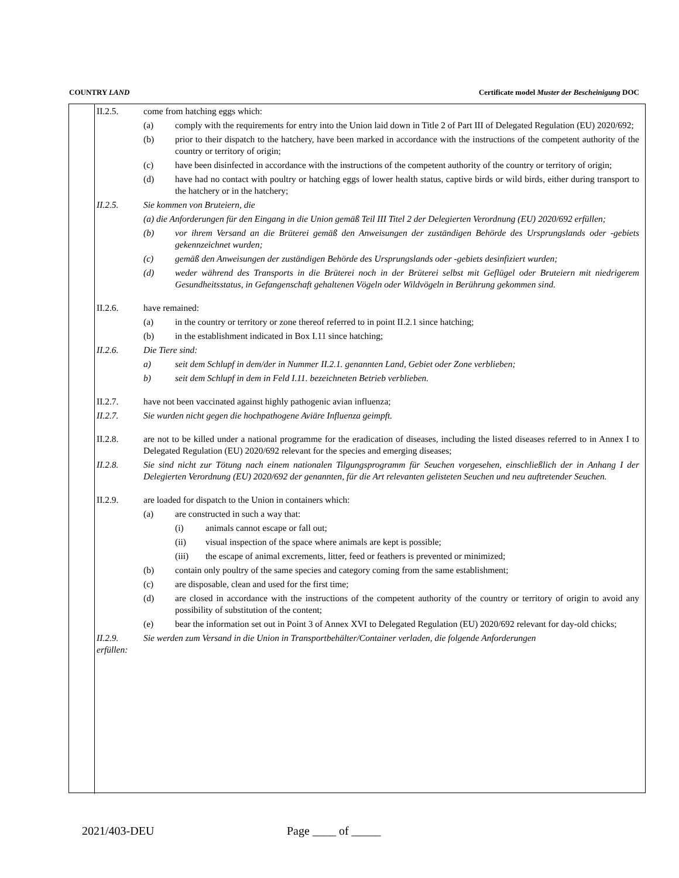COUNTRY LAND Certificate model Muster der Bescheinigung DOC
II.2.5. come from hatching eggs which:
(a) comply with the requirements for entry into the Union laid down in Title 2 of Part III of Delegated Regulation (EU) 2020/692;
(b) prior to their dispatch to the hatchery, have been marked in accordance with the instructions of the competent authority of the country or territory of origin;
(c) have been disinfected in accordance with the instructions of the competent authority of the country or territory of origin;
(d) have had no contact with poultry or hatching eggs of lower health status, captive birds or wild birds, either during transport to the hatchery or in the hatchery;
II.2.5. Sie kommen von Bruteiern, die
(a) die Anforderungen für den Eingang in die Union gemäß Teil III Titel 2 der Delegierten Verordnung (EU) 2020/692 erfüllen;
(b) vor ihrem Versand an die Brüterei gemäß den Anweisungen der zuständigen Behörde des Ursprungslands oder -gebiets gekennzeichnet wurden;
(c) gemäß den Anweisungen der zuständigen Behörde des Ursprungslands oder -gebiets desinfiziert wurden;
(d) weder während des Transports in die Brüterei noch in der Brüterei selbst mit Geflügel oder Bruteiern mit niedrigerem Gesundheitsstatus, in Gefangenschaft gehaltenen Vögeln oder Wildvögeln in Berührung gekommen sind.
II.2.6. have remained:
(a) in the country or territory or zone thereof referred to in point II.2.1 since hatching;
(b) in the establishment indicated in Box I.11 since hatching;
II.2.6. Die Tiere sind:
a) seit dem Schlupf in dem/der in Nummer II.2.1. genannten Land, Gebiet oder Zone verblieben;
b) seit dem Schlupf in dem in Feld I.11. bezeichneten Betrieb verblieben.
II.2.7. have not been vaccinated against highly pathogenic avian influenza;
II.2.7. Sie wurden nicht gegen die hochpathogene Aviäre Influenza geimpft.
II.2.8. are not to be killed under a national programme for the eradication of diseases, including the listed diseases referred to in Annex I to Delegated Regulation (EU) 2020/692 relevant for the species and emerging diseases;
II.2.8. Sie sind nicht zur Tötung nach einem nationalen Tilgungsprogramm für Seuchen vorgesehen, einschließlich der in Anhang I der Delegierten Verordnung (EU) 2020/692 der genannten, für die Art relevanten gelisteten Seuchen und neu auftretender Seuchen.
II.2.9. are loaded for dispatch to the Union in containers which:
(a) are constructed in such a way that:
(i) animals cannot escape or fall out;
(ii) visual inspection of the space where animals are kept is possible;
(iii) the escape of animal excrements, litter, feed or feathers is prevented or minimized;
(b) contain only poultry of the same species and category coming from the same establishment;
(c) are disposable, clean and used for the first time;
(d) are closed in accordance with the instructions of the competent authority of the country or territory of origin to avoid any possibility of substitution of the content;
(e) bear the information set out in Point 3 of Annex XVI to Delegated Regulation (EU) 2020/692 relevant for day-old chicks;
II.2.9. erfüllen: Sie werden zum Versand in die Union in Transportbehälter/Container verladen, die folgende Anforderungen
2021/403-DEU Page ____ of _____